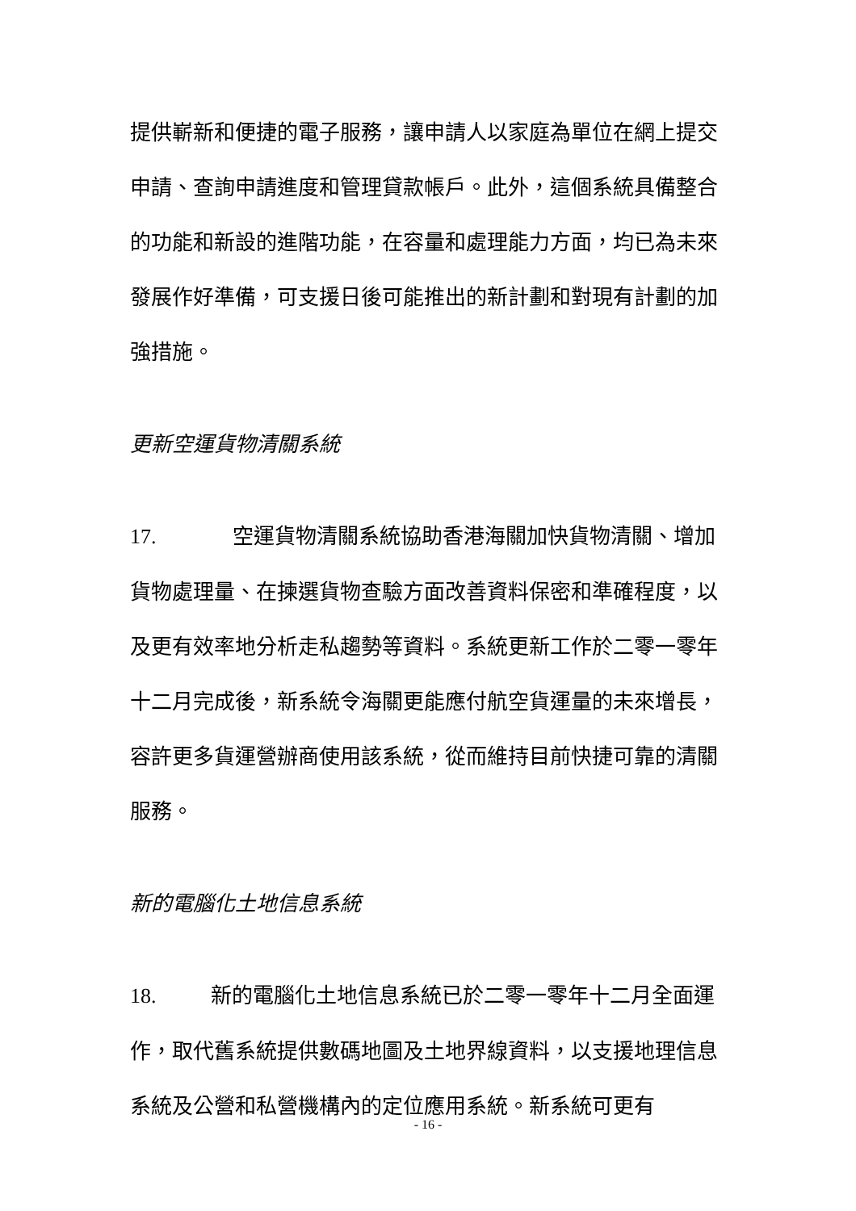提供嶄新和便捷的電子服務，讓申請人以家庭為單位在網上提交申請、查詢申請進度和管理貸款帳戶。此外，這個系統具備整合的功能和新設的進階功能，在容量和處理能力方面，均已為未來發展作好準備，可支援日後可能推出的新計劃和對現有計劃的加強措施。
更新空運貨物清關系統
17. 空運貨物清關系統協助香港海關加快貨物清關、增加貨物處理量、在揀選貨物查驗方面改善資料保密和準確程度，以及更有效率地分析走私趨勢等資料。系統更新工作於二零一零年十二月完成後，新系統令海關更能應付航空貨運量的未來增長，容許更多貨運營辦商使用該系統，從而維持目前快捷可靠的清關服務。
新的電腦化土地信息系統
18. 新的電腦化土地信息系統已於二零一零年十二月全面運作，取代舊系統提供數碼地圖及土地界線資料，以支援地理信息系統及公營和私營機構內的定位應用系統。新系統可更有
- 16 -